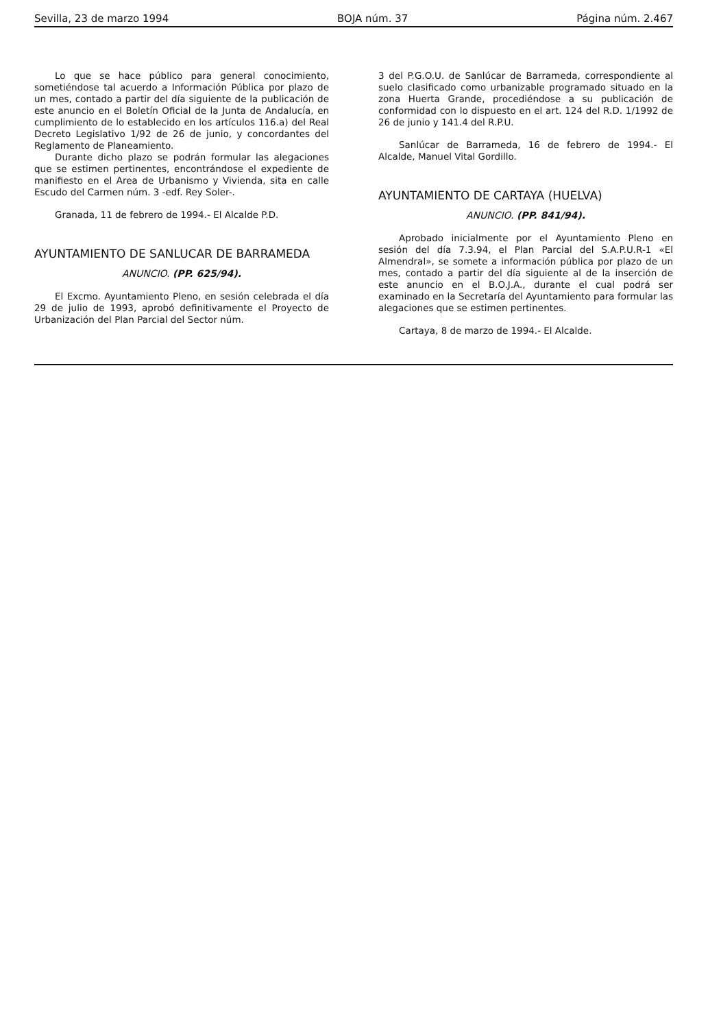Sevilla, 23 de marzo 1994 BOJA núm. 37 Página núm. 2.467
Lo que se hace público para general conocimiento, sometiéndose tal acuerdo a Información Pública por plazo de un mes, contado a partir del día siguiente de la publicación de este anuncio en el Boletín Oficial de la Junta de Andalucía, en cumplimiento de lo establecido en los artículos 116.a) del Real Decreto Legislativo 1/92 de 26 de junio, y concordantes del Reglamento de Planeamiento.
Durante dicho plazo se podrán formular las alegaciones que se estimen pertinentes, encontrándose el expediente de manifiesto en el Area de Urbanismo y Vivienda, sita en calle Escudo del Carmen núm. 3 -edf. Rey Soler-.
Granada, 11 de febrero de 1994.- El Alcalde P.D.
AYUNTAMIENTO DE SANLUCAR DE BARRAMEDA
ANUNCIO. (PP. 625/94).
El Excmo. Ayuntamiento Pleno, en sesión celebrada el día 29 de julio de 1993, aprobó definitivamente el Proyecto de Urbanización del Plan Parcial del Sector núm.
3 del P.G.O.U. de Sanlúcar de Barrameda, correspondiente al suelo clasificado como urbanizable programado situado en la zona Huerta Grande, procediéndose a su publicación de conformidad con lo dispuesto en el art. 124 del R.D. 1/1992 de 26 de junio y 141.4 del R.P.U.
Sanlúcar de Barrameda, 16 de febrero de 1994.- El Alcalde, Manuel Vital Gordillo.
AYUNTAMIENTO DE CARTAYA (HUELVA)
ANUNCIO. (PP. 841/94).
Aprobado inicialmente por el Ayuntamiento Pleno en sesión del día 7.3.94, el Plan Parcial del S.A.P.U.R-1 «El Almendral», se somete a información pública por plazo de un mes, contado a partir del día siguiente al de la inserción de este anuncio en el B.O.J.A., durante el cual podrá ser examinado en la Secretaría del Ayuntamiento para formular las alegaciones que se estimen pertinentes.
Cartaya, 8 de marzo de 1994.- El Alcalde.